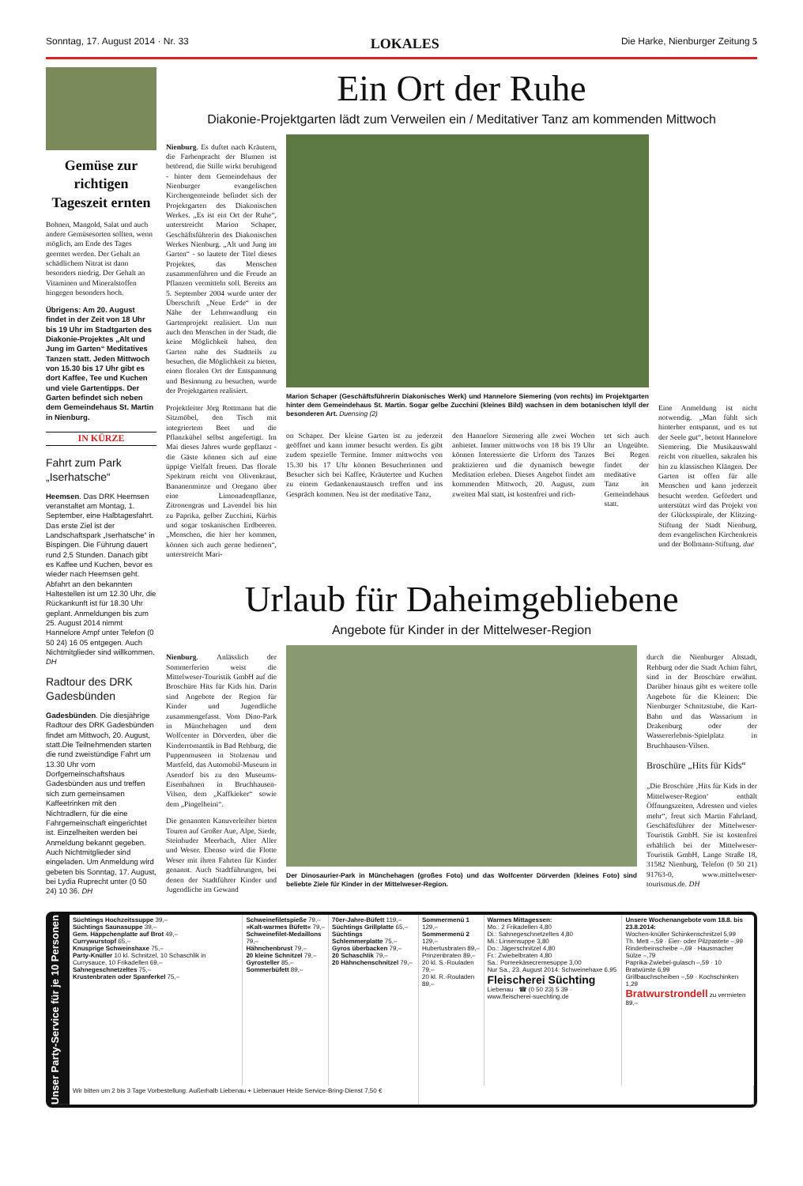Sonntag, 17. August 2014 · Nr. 33 LOKALES Die Harke, Nienburger Zeitung 5
Gemüse zur richtigen Tageszeit ernten
Bohnen, Mangold, Salat und auch andere Gemüsesorten sollten, wenn möglich, am Ende des Tages geerntet werden. Der Gehalt an schädlichem Nitrat ist dann besonders niedrig. Der Gehalt an Vitaminen und Mineralstoffen hingegen besonders hoch.
Übrigens: Am 20. August findet in der Zeit von 18 Uhr bis 19 Uhr im Stadtgarten des Diakonie-Projektes „Alt und Jung im Garten“ Meditatives Tanzen statt. Jeden Mittwoch von 15.30 bis 17 Uhr gibt es dort Kaffee, Tee und Kuchen und viele Gartentipps. Der Garten befindet sich neben dem Gemeindehaus St. Martin in Nienburg.
IN KÜRZE
Fahrt zum Park „Iserhatsche“
Heemsen. Das DRK Heemsen veranstaltet am Montag, 1. September, eine Halbtagesfahrt. Das erste Ziel ist der Landschaftspark „Iserhatsche“ in Bispingen. Die Führung dauert rund 2,5 Stunden. Danach gibt es Kaffee und Kuchen, bevor es wieder nach Heemsen geht. Abfahrt an den bekannten Haltestellen ist um 12.30 Uhr, die Rückankunft ist für 18.30 Uhr geplant. Anmeldungen bis zum 25. August 2014 nimmt Hannelore Ampf unter Telefon (0 50 24) 16 05 entgegen. Auch Nichtmitglieder sind willkommen. DH
Radtour des DRK Gadesbünden
Gadesbünden. Die diesjährige Radtour des DRK Gadesbünden findet am Mittwoch, 20. August, statt.Die Teilnehmenden starten die rund zweistündige Fahrt um 13.30 Uhr vom Dorfgemeinschaftshaus Gadesbünden aus und treffen sich zum gemeinsamen Kaffeetrinken mit den Nichtradlern, für die eine Fahrgemeinschaft eingerichtet ist. Einzelheiten werden bei Anmeldung bekannt gegeben. Auch Nichtmitglieder sind eingeladen. Um Anmeldung wird gebeten bis Sonntag, 17. August, bei Lydia Ruprecht unter (0 50 24) 10 36. DH
Ein Ort der Ruhe
Diakonie-Projektgarten lädt zum Verweilen ein / Meditativer Tanz am kommenden Mittwoch
Nienburg. Es duftet nach Kräutern, die Farbenpracht der Blumen ist betörend, die Stille wirkt beruhigend - hinter dem Gemeindehaus der Nienburger evangelischen Kirchengemeinde befindet sich der Projektgarten des Diakonischen Werkes. „Es ist ein Ort der Ruhe“, unterstreicht Marion Schaper, Geschäftsführerin des Diakonischen Werkes Nienburg. „Alt und Jung im Garten“ - so lautete der Titel dieses Projektes, das Menschen zusammenführen und die Freude an Pflanzen vermitteln soll. Bereits am 5. September 2004 wurde unter der Überschrift „Neue Erde“ in der Nähe der Lehmwandlung ein Gartenprojekt realisiert. Um nun auch den Menschen in der Stadt, die keine Möglichkeit haben, den Garten nahe des Stadtteils zu besuchen, die Möglichkeit zu bieten, einen floralen Ort der Entspannung und Besinnung zu besuchen, wurde der Projektgarten realisiert.
Projektleiter Jörg Rottmann hat die Sitzmöbel, den Tisch mit integriertem Beet und die Pflanzkübel selbst angefertigt. Im Mai dieses Jahres wurde gepflanzt - die Gäste können sich auf eine üppige Vielfalt freuen. Das florale Spektrum reicht von Olivenkraut, Bananenminze und Oregano über eine Limonadenpflanze, Zitronengras und Lavendel bis hin zu Paprika, gelber Zucchini, Kürbis und sogar toskanischen Erdbeeren. „Menschen, die hier her kommen, können sich auch gerne bedienen“, unterstreicht Mari-
Marion Schaper (Geschäftsführerin Diakonisches Werk) und Hannelore Siemering (von rechts) im Projektgarten hinter dem Gemeindehaus St. Martin. Sogar gelbe Zucchini (kleines Bild) wachsen in dem botanischen Idyll der besonderen Art. Duensing (2)
on Schaper. Der kleine Garten ist zu jederzeit geöffnet und kann immer besucht werden. Es gibt zudem spezielle Termine. Immer mittwochs von 15.30 bis 17 Uhr können Besucherinnen und Besucher sich bei Kaffee, Kräutertee und Kuchen zu einem Gedankenaustausch treffen und ins Gespräch kommen. Neu ist der meditative Tanz,
den Hannelore Siemering alle zwei Wochen anbietet. Immer mittwochs von 18 bis 19 Uhr können Interessierte die Urform des Tanzes praktizieren und die dynamisch bewegte Meditation erleben. Dieses Angebot findet am kommenden Mittwoch, 20. August, zum zweiten Mal statt, ist kostenfrei und rich-
tet sich auch an Ungeübte. Bei Regen findet der meditative Tanz im Gemeindehaus statt.
Eine Anmeldung ist nicht notwendig. „Man fühlt sich hinterher entspannt, und es tut der Seele gut“, betont Hannelore Siemering. Die Musikauswahl reicht von rituellen, sakralen bis hin zu klassischen Klängen. Der Garten ist offen für alle Menschen und kann jederzeit besucht werden. Gefördert und unterstützt wird das Projekt von der Glücksspirale, der Klitzing-Stiftung der Stadt Nienburg, dem evangelischen Kirchenkreis und der Bollmann-Stiftung. due
Urlaub für Daheimgebliebene
Angebote für Kinder in der Mittelweser-Region
Nienburg. Anlässlich der Sommerferien weist die Mittelweser-Touristik GmbH auf die Broschüre Hits für Kids hin. Darin sind Angebote der Region für Kinder und Jugendliche zusammengefasst. Vom Dino-Park in Münchehagen und dem Wolfcenter in Dörverden, über die Kinderromantik in Bad Rehburg, die Puppenmuseen in Stolzenau und Martfeld, das Automobil-Museum in Asendorf bis zu den Museums-Eisenbahnen in Bruchhausen-Vilsen, dem „Kaffkieker“ sowie dem „Pingelheini“.
Die genannten Kanuverleiher bieten Touren auf Großer Aue, Alpe, Siede, Steinhuder Meerbach, Alter Aller und Weser. Ebenso wird die Flotte Weser mit ihren Fahrten für Kinder genannt. Auch Stadtführungen, bei denen der Stadtführer Kinder und Jugendliche im Gewand
Der Dinosaurier-Park in Münchehagen (großes Foto) und das Wolfcenter Dörverden (kleines Foto) sind beliebte Ziele für Kinder in der Mittelweser-Region.
durch die Nienburger Altstadt, Rehburg oder die Stadt Achim führt, sind in der Broschüre erwähnt. Darüber hinaus gibt es weitere tolle Angebote für die Kleinen: Die Nienburger Schnitzstube, die Kart-Bahn und das Wassarium in Drakenburg oder der Wassererlebnis-Spielplatz in Bruchhausen-Vilsen.
Broschüre „Hits für Kids“
„Die Broschüre ‚Hits für Kids in der Mittelweser-Region‘ enthält Öffnungszeiten, Adressen und vieles mehr“, freut sich Martin Fahrland, Geschäftsführer der Mittelweser-Touristik GmbH. Sie ist kostenfrei erhältlich bei der Mittelweser-Touristik GmbH, Lange Straße 18, 31582 Nienburg, Telefon (0 50 21) 91763-0, www.mittelweser-tourismus.de. DH
Unser Party-Service für je 10 Personen
| Süchtings Hochzeitssuppe 39,– Süchtings Saunasuppe 39,– Gem. Häppchenplatte auf Brot 49,– Currywurstopf 65,– Knusprige Schweinshaxe 75,– Party-Knüller 10 kl. Schnitzel, 10 Schaschlik in Currysauce, 10 Frikadellen 69,– Sahnegeschnetzeltes 75,– Krustenbraten oder Spanferkel 75,– | Schweinefiletspieße 79,– »Kalt-warmes Büfett« 79,– Schweinefilet-Medaillons 79,– Hähnchenbrust 79,– 20 kleine Schnitzel 79,– Gyrosteller 85,– Sommerbüfett 89,– | 70er-Jahre-Büfett 119,– Süchtings Grillplatte 65,– Süchtings Schlemmerplatte 75,– Gyros überbacken 79,– 20 Schaschlik 79,– 20 Hähnchenschnitzel 79,– | Sommermenü 1 129,– Sommermenü 2 129,– Hubertusbraten 89,– Prinzenbraten 89,– 20 kl. S.-Rouladen 79,– 20 kl. R.-Rouladen 89,– | Warmes Mittagessen: Mo.: 2 Frikadellen 4,80 Di.: Sahnegeschnetzeltes 4,80 Mi.: Linsensuppe 3,80 Do.: Jägerschnitzel 4,80 Fr.: Zwiebelbraten 4,80 Sa.: Porreekäsecremesuppe 3,00 Nur Sa., 23. August 2014: Schweinehaxe 6,95 Fleischerei Süchting Liebenau · ☎ (0 50 23) 5 39 · www.fleischerei-suechting.de | Unsere Wochenangebote vom 18.8. bis 23.8.2014: Wochen-knüller Schinkenschnitzel 5,99 Th. Mett –,59 · Eier- oder Pilzpastete –,99 Rinderbeinscheibe –,69 · Hausmacher Sülze –,79 Paprika-Zwiebel-gulasch –,59 · 10 Bratwürste 6,99 Grillbauchscheiben –,59 · Kochschinken 1,29 Bratwurstrondell zu vermieten 89,– |
| Wir bitten um 2 bis 3 Tage Vorbestellung. Außerhalb Liebenau + Liebenauer Heide Service-Bring-Dienst 7,50 € | | | | | |